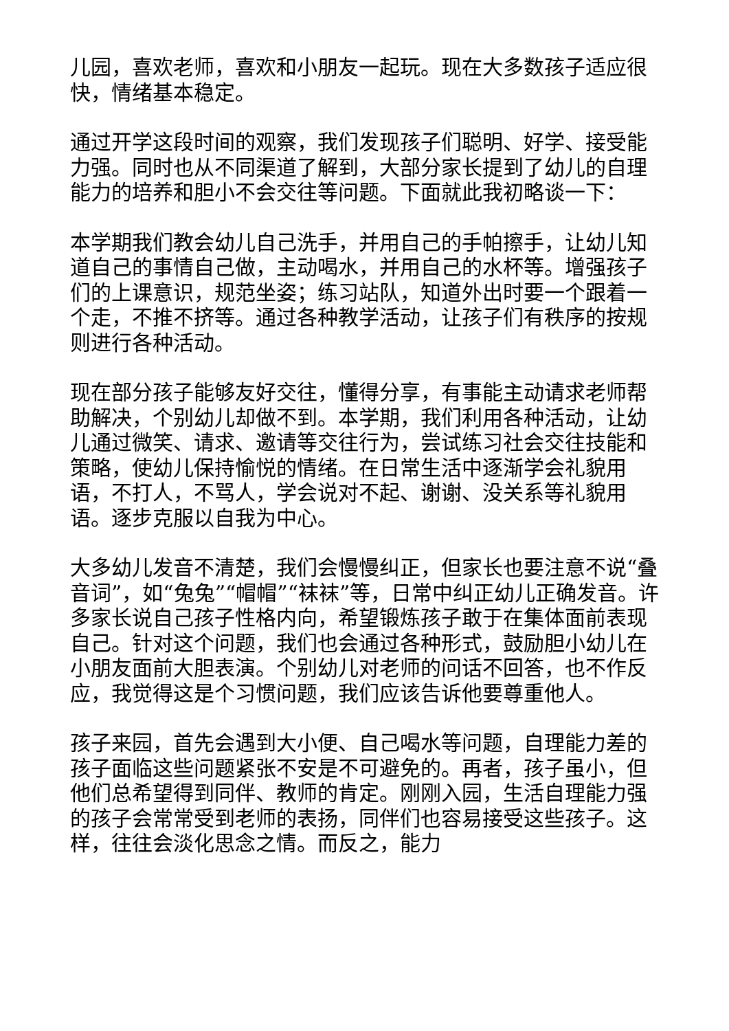儿园，喜欢老师，喜欢和小朋友一起玩。现在大多数孩子适应很快，情绪基本稳定。
通过开学这段时间的观察，我们发现孩子们聪明、好学、接受能力强。同时也从不同渠道了解到，大部分家长提到了幼儿的自理能力的培养和胆小不会交往等问题。下面就此我初略谈一下：
本学期我们教会幼儿自己洗手，并用自己的手帕擦手，让幼儿知道自己的事情自己做，主动喝水，并用自己的水杯等。增强孩子们的上课意识，规范坐姿；练习站队，知道外出时要一个跟着一个走，不推不挤等。通过各种教学活动，让孩子们有秩序的按规则进行各种活动。
现在部分孩子能够友好交往，懂得分享，有事能主动请求老师帮助解决，个别幼儿却做不到。本学期，我们利用各种活动，让幼儿通过微笑、请求、邀请等交往行为，尝试练习社会交往技能和策略，使幼儿保持愉悦的情绪。在日常生活中逐渐学会礼貌用语，不打人，不骂人，学会说对不起、谢谢、没关系等礼貌用语。逐步克服以自我为中心。
大多幼儿发音不清楚，我们会慢慢纠正，但家长也要注意不说“叠音词”，如“兔兔”“帽帽”“袜袜”等，日常中纠正幼儿正确发音。许多家长说自己孩子性格内向，希望锻炼孩子敢于在集体面前表现自己。针对这个问题，我们也会通过各种形式，鼓励胆小幼儿在小朋友面前大胆表演。个别幼儿对老师的问话不回答，也不作反应，我觉得这是个习惯问题，我们应该告诉他要尊重他人。
孩子来园，首先会遇到大小便、自己喝水等问题，自理能力差的孩子面临这些问题紧张不安是不可避免的。再者，孩子虽小，但他们总希望得到同伴、教师的肯定。刚刚入园，生活自理能力强的孩子会常常受到老师的表扬，同伴们也容易接受这些孩子。这样，往往会淡化思念之情。而反之，能力